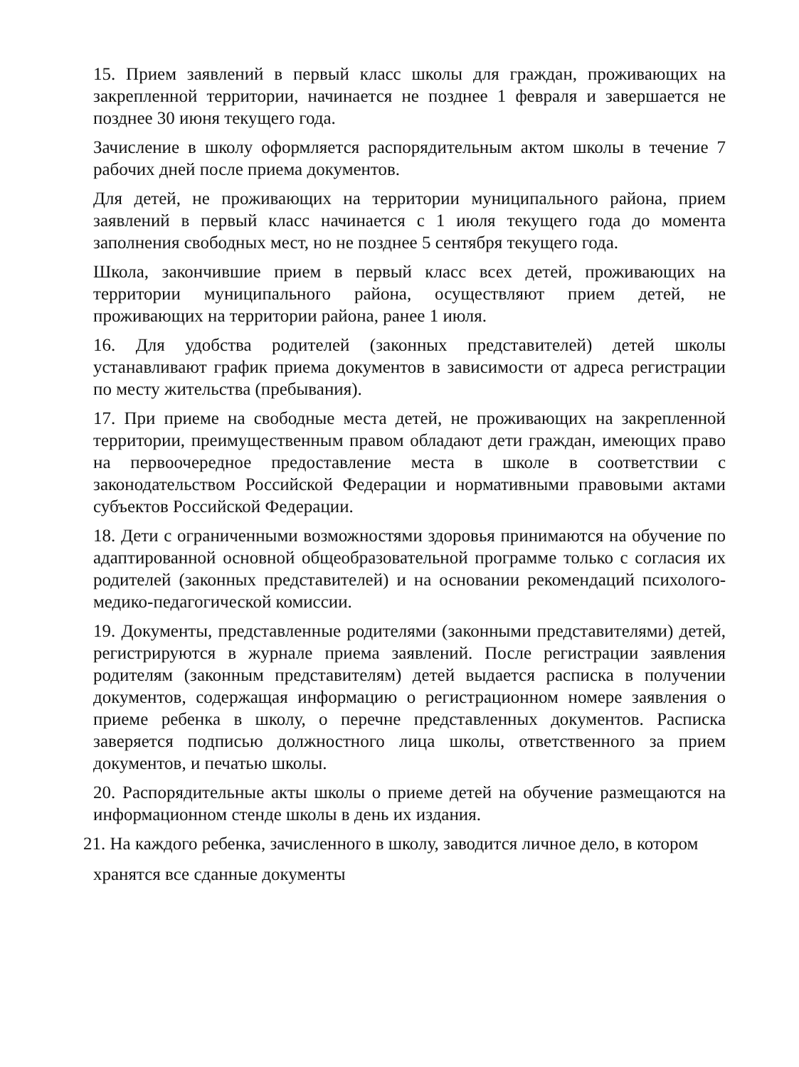15. Прием заявлений в первый класс школы для граждан, проживающих на закрепленной территории, начинается не позднее 1 февраля и завершается не позднее 30 июня текущего года.
Зачисление в школу оформляется распорядительным актом школы в течение 7 рабочих дней после приема документов.
Для детей, не проживающих на территории муниципального района, прием заявлений в первый класс начинается с 1 июля текущего года до момента заполнения свободных мест, но не позднее 5 сентября текущего года.
Школа, закончившие прием в первый класс всех детей, проживающих на территории муниципального района, осуществляют прием детей, не проживающих на территории района, ранее 1 июля.
16. Для удобства родителей (законных представителей) детей школы устанавливают график приема документов в зависимости от адреса регистрации по месту жительства (пребывания).
17. При приеме на свободные места детей, не проживающих на закрепленной территории, преимущественным правом обладают дети граждан, имеющих право на первоочередное предоставление места в школе в соответствии с законодательством Российской Федерации и нормативными правовыми актами субъектов Российской Федерации.
18. Дети с ограниченными возможностями здоровья принимаются на обучение по адаптированной основной общеобразовательной программе только с согласия их родителей (законных представителей) и на основании рекомендаций психолого-медико-педагогической комиссии.
19. Документы, представленные родителями (законными представителями) детей, регистрируются в журнале приема заявлений. После регистрации заявления родителям (законным представителям) детей выдается расписка в получении документов, содержащая информацию о регистрационном номере заявления о приеме ребенка в школу, о перечне представленных документов. Расписка заверяется подписью должностного лица школы, ответственного за прием документов, и печатью школы.
20. Распорядительные акты школы о приеме детей на обучение размещаются на информационном стенде школы в день их издания.
21. На каждого ребенка, зачисленного в школу, заводится личное дело, в котором
хранятся все сданные документы